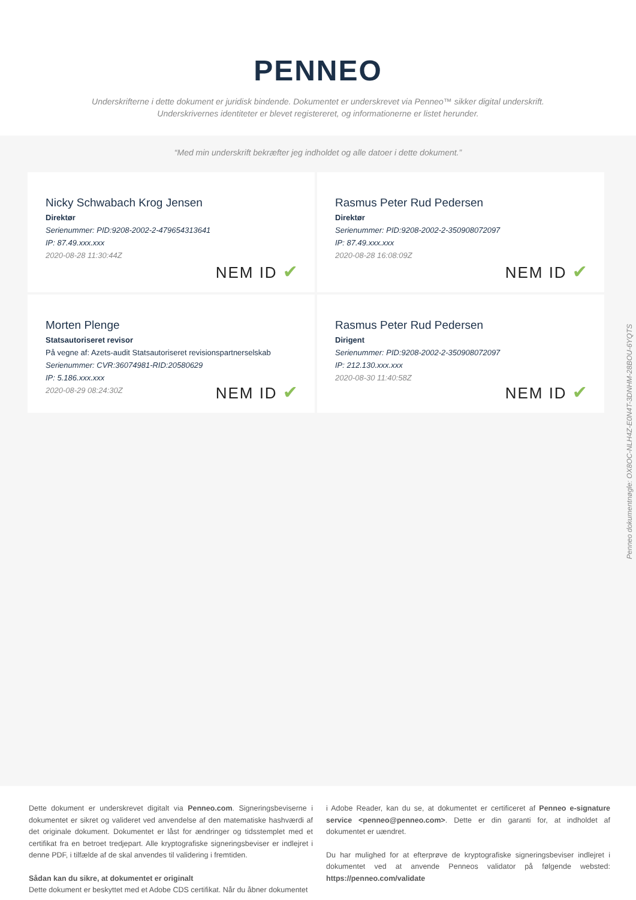PENNEO
Underskrifterne i dette dokument er juridisk bindende. Dokumentet er underskrevet via Penneo™ sikker digital underskrift.
Underskrivernes identiteter er blevet registereret, og informationerne er listet herunder.
“Med min underskrift bekræfter jeg indholdet og alle datoer i dette dokument.”
Nicky Schwabach Krog Jensen
Direktør
Serienummer: PID:9208-2002-2-479654313641
IP: 87.49.xxx.xxx
2020-08-28 11:30:44Z
NEM ID ✔
Rasmus Peter Rud Pedersen
Direktør
Serienummer: PID:9208-2002-2-350908072097
IP: 87.49.xxx.xxx
2020-08-28 16:08:09Z
NEM ID ✔
Morten Plenge
Statsautoriseret revisor
På vegne af: Azets-audit Statsautoriseret revisionspartnerselskab
Serienummer: CVR:36074981-RID:20580629
IP: 5.186.xxx.xxx
2020-08-29 08:24:30Z
NEM ID ✔
Rasmus Peter Rud Pedersen
Dirigent
Serienummer: PID:9208-2002-2-350908072097
IP: 212.130.xxx.xxx
2020-08-30 11:40:58Z
NEM ID ✔
Penneo dokumentnøgle: OX8OC-NLH4Z-E0N4T-3DNHM-28BOU-6YQTS
Dette dokument er underskrevet digitalt via Penneo.com. Signeringsbeviserne i dokumentet er sikret og valideret ved anvendelse af den matematiske hashværdi af det originale dokument. Dokumentet er låst for ændringer og tidsstemplet med et certifikat fra en betroet tredjepart. Alle kryptografiske signeringsbeviser er indlejret i denne PDF, i tilfælde af de skal anvendes til validering i fremtiden.
Sådan kan du sikre, at dokumentet er originalt
Dette dokument er beskyttet med et Adobe CDS certifikat. Når du åbner dokumentet
i Adobe Reader, kan du se, at dokumentet er certificeret af Penneo e-signature service <penneo@penneo.com>. Dette er din garanti for, at indholdet af dokumentet er uændret.
Du har mulighed for at efterprøve de kryptografiske signeringsbeviser indlejret i dokumentet ved at anvende Penneos validator på følgende websted: https://penneo.com/validate